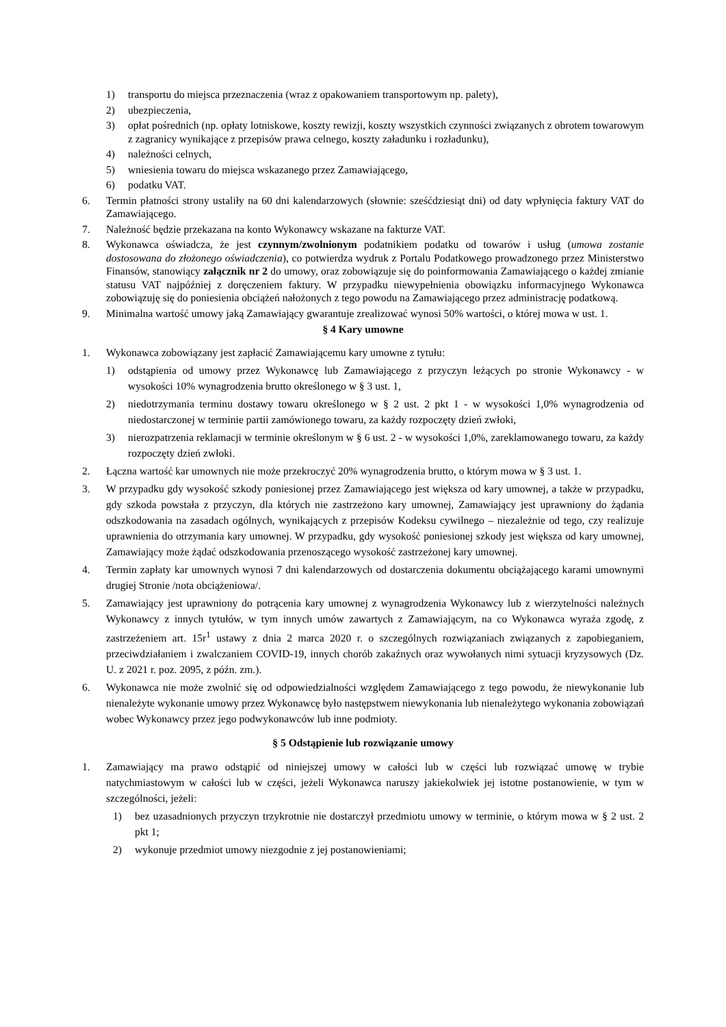1) transportu do miejsca przeznaczenia (wraz z opakowaniem transportowym np. palety),
2) ubezpieczenia,
3) opłat pośrednich (np. opłaty lotniskowe, koszty rewizji, koszty wszystkich czynności związanych z obrotem towarowym z zagranicy wynikające z przepisów prawa celnego, koszty załadunku i rozładunku),
4) należności celnych,
5) wniesienia towaru do miejsca wskazanego przez Zamawiającego,
6) podatku VAT.
6. Termin płatności strony ustaliły na 60 dni kalendarzowych (słownie: sześćdziesiąt dni) od daty wpłynięcia faktury VAT do Zamawiającego.
7. Należność będzie przekazana na konto Wykonawcy wskazane na fakturze VAT.
8. Wykonawca oświadcza, że jest czynnym/zwolnionym podatnikiem podatku od towarów i usług (umowa zostanie dostosowana do złożonego oświadczenia), co potwierdza wydruk z Portalu Podatkowego prowadzonego przez Ministerstwo Finansów, stanowiący załącznik nr 2 do umowy, oraz zobowiązuje się do poinformowania Zamawiającego o każdej zmianie statusu VAT najpóźniej z doręczeniem faktury. W przypadku niewypełnienia obowiązku informacyjnego Wykonawca zobowiązuję się do poniesienia obciążeń nałożonych z tego powodu na Zamawiającego przez administrację podatkową.
9. Minimalna wartość umowy jaką Zamawiający gwarantuje zrealizować wynosi 50% wartości, o której mowa w ust. 1.
§ 4 Kary umowne
1. Wykonawca zobowiązany jest zapłacić Zamawiającemu kary umowne z tytułu:
1) odstąpienia od umowy przez Wykonawcę lub Zamawiającego z przyczyn leżących po stronie Wykonawcy - w wysokości 10% wynagrodzenia brutto określonego w § 3 ust. 1,
2) niedotrzymania terminu dostawy towaru określonego w § 2 ust. 2 pkt 1 - w wysokości 1,0% wynagrodzenia od niedostarczonej w terminie partii zamówionego towaru, za każdy rozpoczęty dzień zwłoki,
3) nierozpatrzenia reklamacji w terminie określonym w § 6 ust. 2 - w wysokości 1,0%, zareklamowanego towaru, za każdy rozpoczęty dzień zwłoki.
2. Łączna wartość kar umownych nie może przekroczyć 20% wynagrodzenia brutto, o którym mowa w § 3 ust. 1.
3. W przypadku gdy wysokość szkody poniesionej przez Zamawiającego jest większa od kary umownej, a także w przypadku, gdy szkoda powstała z przyczyn, dla których nie zastrzeżono kary umownej, Zamawiający jest uprawniony do żądania odszkodowania na zasadach ogólnych, wynikających z przepisów Kodeksu cywilnego – niezależnie od tego, czy realizuje uprawnienia do otrzymania kary umownej. W przypadku, gdy wysokość poniesionej szkody jest większa od kary umownej, Zamawiający może żądać odszkodowania przenoszącego wysokość zastrzeżonej kary umownej.
4. Termin zapłaty kar umownych wynosi 7 dni kalendarzowych od dostarczenia dokumentu obciążającego karami umownymi drugiej Stronie /nota obciążeniowa/.
5. Zamawiający jest uprawniony do potrącenia kary umownej z wynagrodzenia Wykonawcy lub z wierzytelności należnych Wykonawcy z innych tytułów, w tym innych umów zawartych z Zamawiającym, na co Wykonawca wyraża zgodę, z zastrzeżeniem art. 15r<sup>1</sup> ustawy z dnia 2 marca 2020 r. o szczególnych rozwiązaniach związanych z zapobieganiem, przeciwdziałaniem i zwalczaniem COVID-19, innych chorób zakaźnych oraz wywołanych nimi sytuacji kryzysowych (Dz. U. z 2021 r. poz. 2095, z późn. zm.).
6. Wykonawca nie może zwolnić się od odpowiedzialności względem Zamawiającego z tego powodu, że niewykonanie lub nienależyte wykonanie umowy przez Wykonawcę było następstwem niewykonania lub nienależytego wykonania zobowiązań wobec Wykonawcy przez jego podwykonawców lub inne podmioty.
§ 5 Odstąpienie lub rozwiązanie umowy
1. Zamawiający ma prawo odstąpić od niniejszej umowy w całości lub w części lub rozwiązać umowę w trybie natychmiastowym w całości lub w części, jeżeli Wykonawca naruszy jakiekolwiek jej istotne postanowienie, w tym w szczególności, jeżeli:
1) bez uzasadnionych przyczyn trzykrotnie nie dostarczył przedmiotu umowy w terminie, o którym mowa w § 2 ust. 2 pkt 1;
2) wykonuje przedmiot umowy niezgodnie z jej postanowieniami;